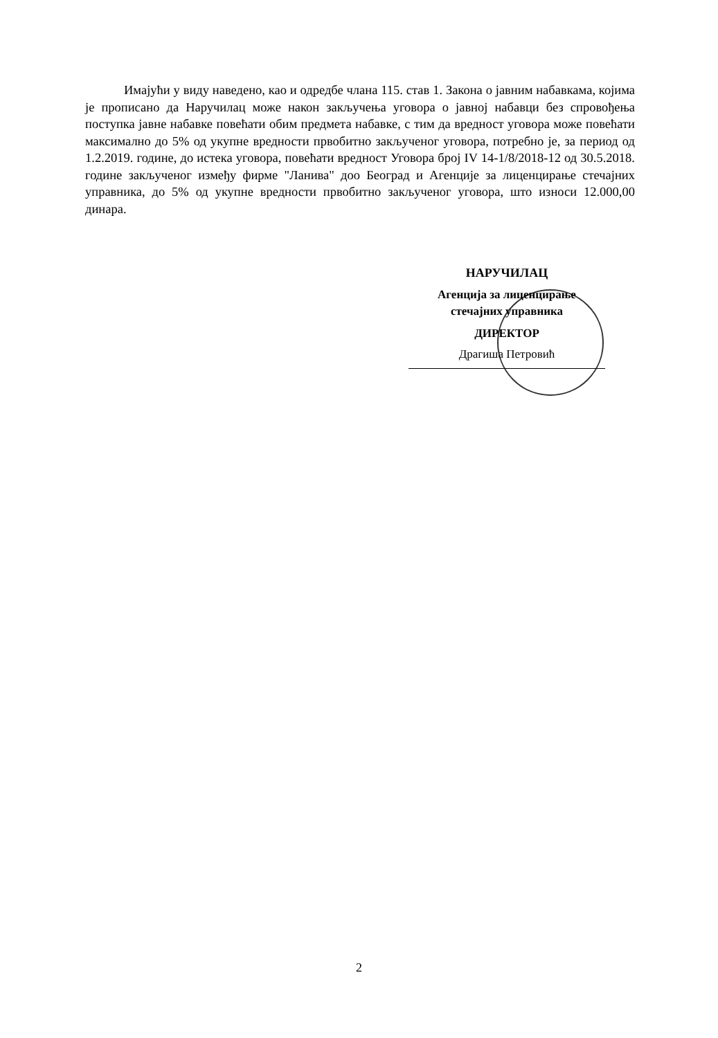Имајући у виду наведено, као и одредбе члана 115. став 1. Закона о јавним набавкама, којима је прописано да Наручилац може након закључења уговора о јавној набавци без спровођења поступка јавне набавке повећати обим предмета набавке, с тим да вредност уговора може повећати максимално до 5% од укупне вредности првобитно закљученог уговора, потребно је, за период од 1.2.2019. године, до истека уговора, повећати вредност Уговора број IV 14-1/8/2018-12 од 30.5.2018. године закљученог између фирме "Ланива" доо Београд и Агенције за лиценцирање стечајних управника, до 5% од укупне вредности првобитно закљученог уговора, што износи 12.000,00 динара.
НАРУЧИЛАЦ
Агенција за лиценцирање
стечајних управника
ДИРЕКТОР
Драгиша Петровић
2